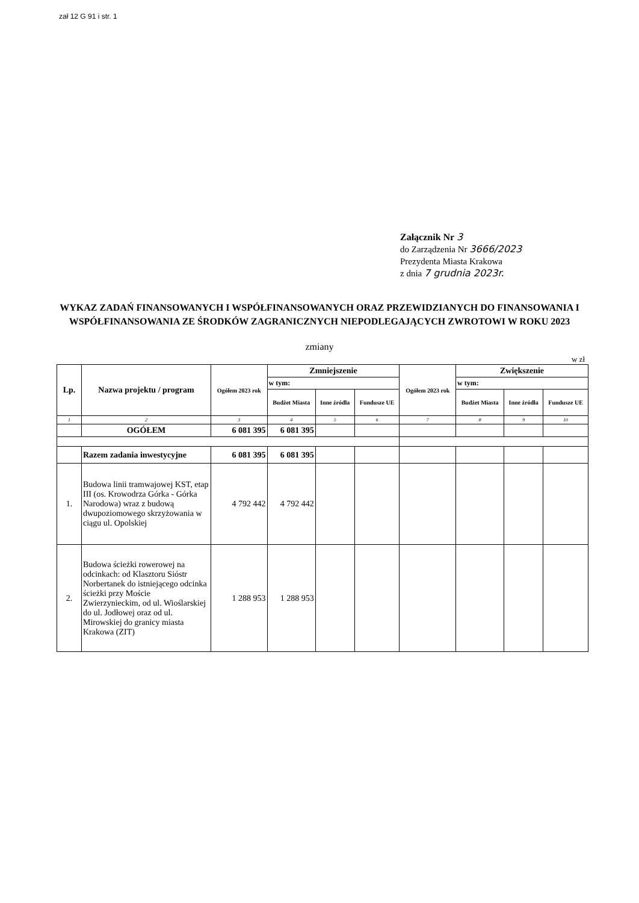zał 12 G 91 i str. 1
Załącznik Nr 3
do Zarządzenia Nr 3666/2023
Prezydenta Miasta Krakowa
z dnia 7 grudnia 2023r.
WYKAZ ZADAŃ FINANSOWANYCH I WSPÓŁFINANSOWANYCH ORAZ PRZEWIDZIANYCH DO FINANSOWANIA I WSPÓŁFINANSOWANIA ZE ŚRODKÓW ZAGRANICZNYCH NIEPODLEGAJĄCYCH ZWROTOWI W ROKU 2023
zmiany
w zł
| Lp. | Nazwa projektu / program | Ogółem 2023 rok | Zmniejszenie | | | Ogółem 2023 rok | Zwiększenie | | |
| --- | --- | --- | --- | --- | --- | --- | --- | --- | --- |
| | | | w tym: | | | | w tym: | | |
| | | | Budżet Miasta | Inne źródła | Fundusze UE | | Budżet Miasta | Inne źródła | Fundusze UE |
| 1 | 2 | 3 | 4 | 5 | 6 | 7 | 8 | 9 | 10 |
| | OGÓŁEM | 6 081 395 | 6 081 395 | | | | | | |
| | Razem zadania inwestycyjne | 6 081 395 | 6 081 395 | | | | | | |
| 1. | Budowa linii tramwajowej KST, etap III (os. Krowodrza Górka - Górka Narodowa) wraz z budową dwupoziomowego skrzyżowania w ciągu ul. Opolskiej | 4 792 442 | 4 792 442 | | | | | | |
| 2. | Budowa ścieżki rowerowej na odcinkach: od Klasztoru Sióstr Norbertanek do istniejącego odcinka ścieżki przy Moście Zwierzynieckim, od ul. Wioślarskiej do ul. Jodłowej oraz od ul. Mirowskiej do granicy miasta Krakowa (ZIT) | 1 288 953 | 1 288 953 | | | | | | |